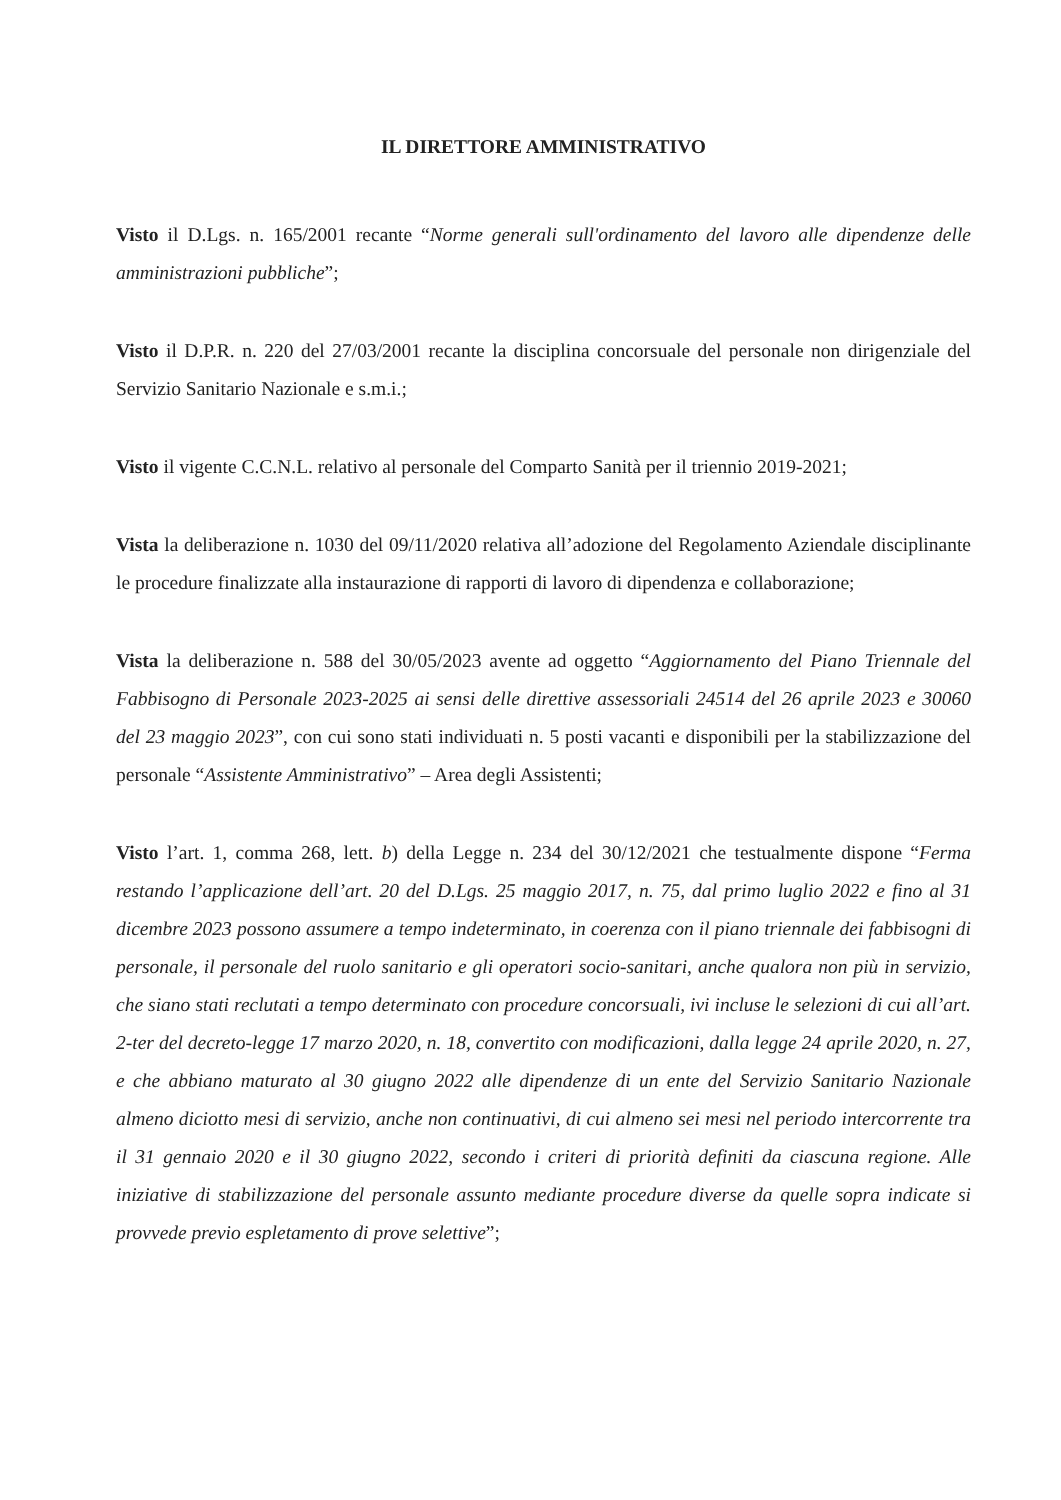IL DIRETTORE AMMINISTRATIVO
Visto il D.Lgs. n. 165/2001 recante “Norme generali sull'ordinamento del lavoro alle dipendenze delle amministrazioni pubbliche”;
Visto il D.P.R. n. 220 del 27/03/2001 recante la disciplina concorsuale del personale non dirigenziale del Servizio Sanitario Nazionale e s.m.i.;
Visto il vigente C.C.N.L. relativo al personale del Comparto Sanità per il triennio 2019-2021;
Vista la deliberazione n. 1030 del 09/11/2020 relativa all’adozione del Regolamento Aziendale disciplinante le procedure finalizzate alla instaurazione di rapporti di lavoro di dipendenza e collaborazione;
Vista la deliberazione n. 588 del 30/05/2023 avente ad oggetto “Aggiornamento del Piano Triennale del Fabbisogno di Personale 2023-2025 ai sensi delle direttive assessoriali 24514 del 26 aprile 2023 e 30060 del 23 maggio 2023”, con cui sono stati individuati n. 5 posti vacanti e disponibili per la stabilizzazione del personale “Assistente Amministrativo” – Area degli Assistenti;
Visto l’art. 1, comma 268, lett. b) della Legge n. 234 del 30/12/2021 che testualmente dispone “Ferma restando l’applicazione dell’art. 20 del D.Lgs. 25 maggio 2017, n. 75, dal primo luglio 2022 e fino al 31 dicembre 2023 possono assumere a tempo indeterminato, in coerenza con il piano triennale dei fabbisogni di personale, il personale del ruolo sanitario e gli operatori socio-sanitari, anche qualora non più in servizio, che siano stati reclutati a tempo determinato con procedure concorsuali, ivi incluse le selezioni di cui all’art. 2-ter del decreto-legge 17 marzo 2020, n. 18, convertito con modificazioni, dalla legge 24 aprile 2020, n. 27, e che abbiano maturato al 30 giugno 2022 alle dipendenze di un ente del Servizio Sanitario Nazionale almeno diciotto mesi di servizio, anche non continuativi, di cui almeno sei mesi nel periodo intercorrente tra il 31 gennaio 2020 e il 30 giugno 2022, secondo i criteri di priorità definiti da ciascuna regione. Alle iniziative di stabilizzazione del personale assunto mediante procedure diverse da quelle sopra indicate si provvede previo espletamento di prove selettive”;